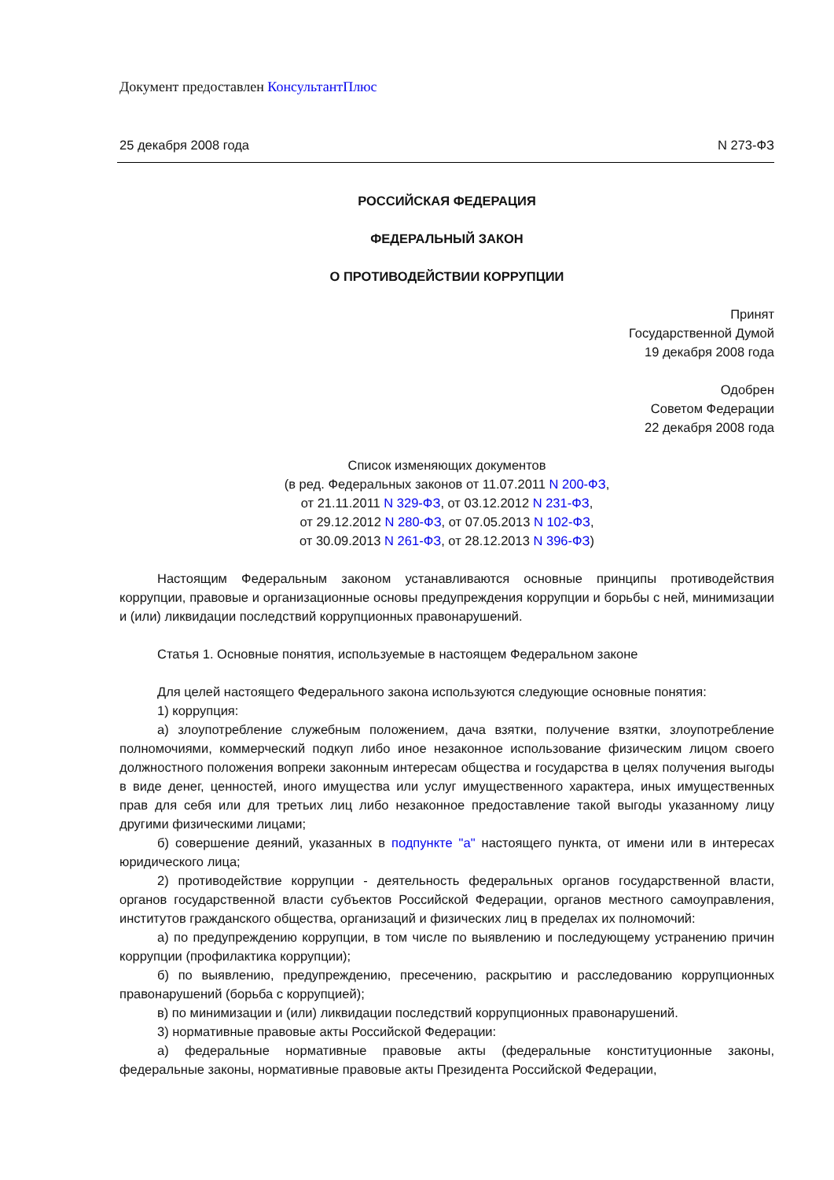Документ предоставлен КонсультантПлюс
25 декабря 2008 года N 273-ФЗ
РОССИЙСКАЯ ФЕДЕРАЦИЯ
ФЕДЕРАЛЬНЫЙ ЗАКОН
О ПРОТИВОДЕЙСТВИИ КОРРУПЦИИ
Принят
Государственной Думой
19 декабря 2008 года
Одобрен
Советом Федерации
22 декабря 2008 года
Список изменяющих документов
(в ред. Федеральных законов от 11.07.2011 N 200-ФЗ,
от 21.11.2011 N 329-ФЗ, от 03.12.2012 N 231-ФЗ,
от 29.12.2012 N 280-ФЗ, от 07.05.2013 N 102-ФЗ,
от 30.09.2013 N 261-ФЗ, от 28.12.2013 N 396-ФЗ)
Настоящим Федеральным законом устанавливаются основные принципы противодействия коррупции, правовые и организационные основы предупреждения коррупции и борьбы с ней, минимизации и (или) ликвидации последствий коррупционных правонарушений.
Статья 1. Основные понятия, используемые в настоящем Федеральном законе
Для целей настоящего Федерального закона используются следующие основные понятия:
1) коррупция:
а) злоупотребление служебным положением, дача взятки, получение взятки, злоупотребление полномочиями, коммерческий подкуп либо иное незаконное использование физическим лицом своего должностного положения вопреки законным интересам общества и государства в целях получения выгоды в виде денег, ценностей, иного имущества или услуг имущественного характера, иных имущественных прав для себя или для третьих лиц либо незаконное предоставление такой выгоды указанному лицу другими физическими лицами;
б) совершение деяний, указанных в подпункте "а" настоящего пункта, от имени или в интересах юридического лица;
2) противодействие коррупции - деятельность федеральных органов государственной власти, органов государственной власти субъектов Российской Федерации, органов местного самоуправления, институтов гражданского общества, организаций и физических лиц в пределах их полномочий:
а) по предупреждению коррупции, в том числе по выявлению и последующему устранению причин коррупции (профилактика коррупции);
б) по выявлению, предупреждению, пресечению, раскрытию и расследованию коррупционных правонарушений (борьба с коррупцией);
в) по минимизации и (или) ликвидации последствий коррупционных правонарушений.
3) нормативные правовые акты Российской Федерации:
а) федеральные нормативные правовые акты (федеральные конституционные законы, федеральные законы, нормативные правовые акты Президента Российской Федерации,